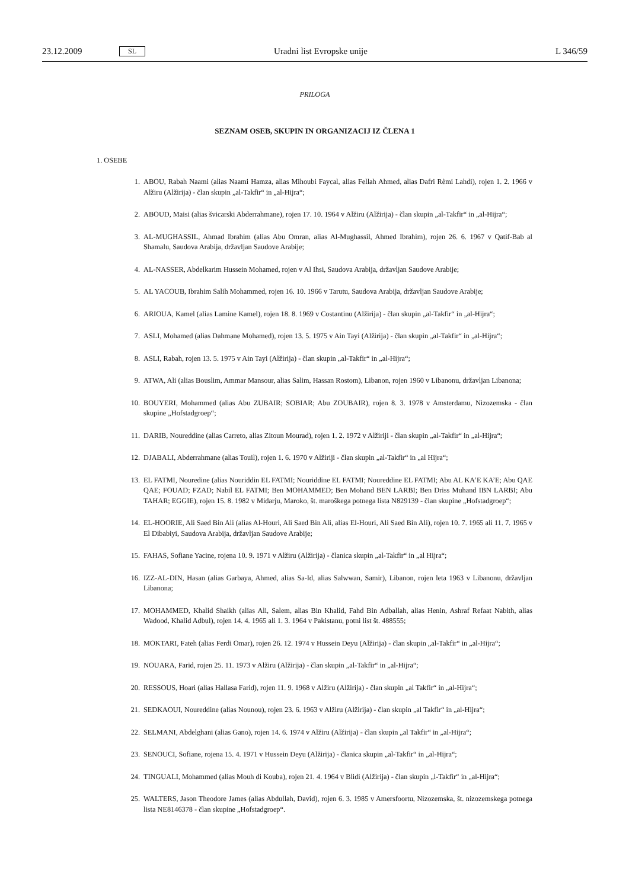23.12.2009 SL Uradni list Evropske unije L 346/59
PRILOGA
SEZNAM OSEB, SKUPIN IN ORGANIZACIJ IZ ČLENA 1
1. OSEBE
1. ABOU, Rabah Naami (alias Naami Hamza, alias Mihoubi Faycal, alias Fellah Ahmed, alias Dafri Rèmi Lahdi), rojen 1. 2. 1966 v Alžiru (Alžirija) - član skupin „al-Takfir“ in „al-Hijra“;
2. ABOUD, Maisi (alias švicarski Abderrahmane), rojen 17. 10. 1964 v Alžiru (Alžirija) - član skupin „al-Takfir“ in „al-Hijra“;
3. AL-MUGHASSIL, Ahmad Ibrahim (alias Abu Omran, alias Al-Mughassil, Ahmed Ibrahim), rojen 26. 6. 1967 v Qatif-Bab al Shamalu, Saudova Arabija, državljan Saudove Arabije;
4. AL-NASSER, Abdelkarim Hussein Mohamed, rojen v Al Ihsi, Saudova Arabija, državljan Saudove Arabije;
5. AL YACOUB, Ibrahim Salih Mohammed, rojen 16. 10. 1966 v Tarutu, Saudova Arabija, državljan Saudove Arabije;
6. ARIOUA, Kamel (alias Lamine Kamel), rojen 18. 8. 1969 v Costantinu (Alžirija) - član skupin „al-Takfir“ in „al-Hijra“;
7. ASLI, Mohamed (alias Dahmane Mohamed), rojen 13. 5. 1975 v Ain Tayi (Alžirija) - član skupin „al-Takfir“ in „al-Hijra“;
8. ASLI, Rabah, rojen 13. 5. 1975 v Ain Tayi (Alžirija) - član skupin „al-Takfir“ in „al-Hijra“;
9. ATWA, Ali (alias Bouslim, Ammar Mansour, alias Salim, Hassan Rostom), Libanon, rojen 1960 v Libanonu, državljan Libanona;
10. BOUYERI, Mohammed (alias Abu ZUBAIR; SOBIAR; Abu ZOUBAIR), rojen 8. 3. 1978 v Amsterdamu, Nizozemska - član skupine „Hofstadgroep“;
11. DARIB, Noureddine (alias Carreto, alias Zitoun Mourad), rojen 1. 2. 1972 v Alžiriji - član skupin „al-Takfir“ in „al-Hijra“;
12. DJABALI, Abderrahmane (alias Touil), rojen 1. 6. 1970 v Alžiriji - član skupin „al-Takfir“ in „al Hijra“;
13. EL FATMI, Nouredine (alias Nouriddin EL FATMI; Nouriddine EL FATMI; Noureddine EL FATMI; Abu AL KA’E KA’E; Abu QAE QAE; FOUAD; FZAD; Nabil EL FATMI; Ben MOHAMMED; Ben Mohand BEN LARBI; Ben Driss Muhand IBN LARBI; Abu TAHAR; EGGIE), rojen 15. 8. 1982 v Midarju, Maroko, št. maroškega potnega lista N829139 - član skupine „Hofstadgroep“;
14. EL-HOORIE, Ali Saed Bin Ali (alias Al-Houri, Ali Saed Bin Ali, alias El-Houri, Ali Saed Bin Ali), rojen 10. 7. 1965 ali 11. 7. 1965 v El Dibabiyi, Saudova Arabija, državljan Saudove Arabije;
15. FAHAS, Sofiane Yacine, rojena 10. 9. 1971 v Alžiru (Alžirija) - članica skupin „al-Takfir“ in „al Hijra“;
16. IZZ-AL-DIN, Hasan (alias Garbaya, Ahmed, alias Sa-Id, alias Salwwan, Samir), Libanon, rojen leta 1963 v Libanonu, državljan Libanona;
17. MOHAMMED, Khalid Shaikh (alias Ali, Salem, alias Bin Khalid, Fahd Bin Adballah, alias Henin, Ashraf Refaat Nabith, alias Wadood, Khalid Adbul), rojen 14. 4. 1965 ali 1. 3. 1964 v Pakistanu, potni list št. 488555;
18. MOKTARI, Fateh (alias Ferdi Omar), rojen 26. 12. 1974 v Hussein Deyu (Alžirija) - član skupin „al-Takfir“ in „al-Hijra“;
19. NOUARA, Farid, rojen 25. 11. 1973 v Alžiru (Alžirija) - član skupin „al-Takfir“ in „al-Hijra“;
20. RESSOUS, Hoari (alias Hallasa Farid), rojen 11. 9. 1968 v Alžiru (Alžirija) - član skupin „al Takfir“ in „al-Hijra“;
21. SEDKAOUI, Noureddine (alias Nounou), rojen 23. 6. 1963 v Alžiru (Alžirija) - član skupin „al Takfir“ in „al-Hijra“;
22. SELMANI, Abdelghani (alias Gano), rojen 14. 6. 1974 v Alžiru (Alžirija) - član skupin „al Takfir“ in „al-Hijra“;
23. SENOUCI, Sofiane, rojena 15. 4. 1971 v Hussein Deyu (Alžirija) - članica skupin „al-Takfir“ in „al-Hijra“;
24. TINGUALI, Mohammed (alias Mouh di Kouba), rojen 21. 4. 1964 v Blidi (Alžirija) - član skupin „l-Takfir“ in „al-Hijra“;
25. WALTERS, Jason Theodore James (alias Abdullah, David), rojen 6. 3. 1985 v Amersfoortu, Nizozemska, št. nizozemskega potnega lista NE8146378 - član skupine „Hofstadgroep“.